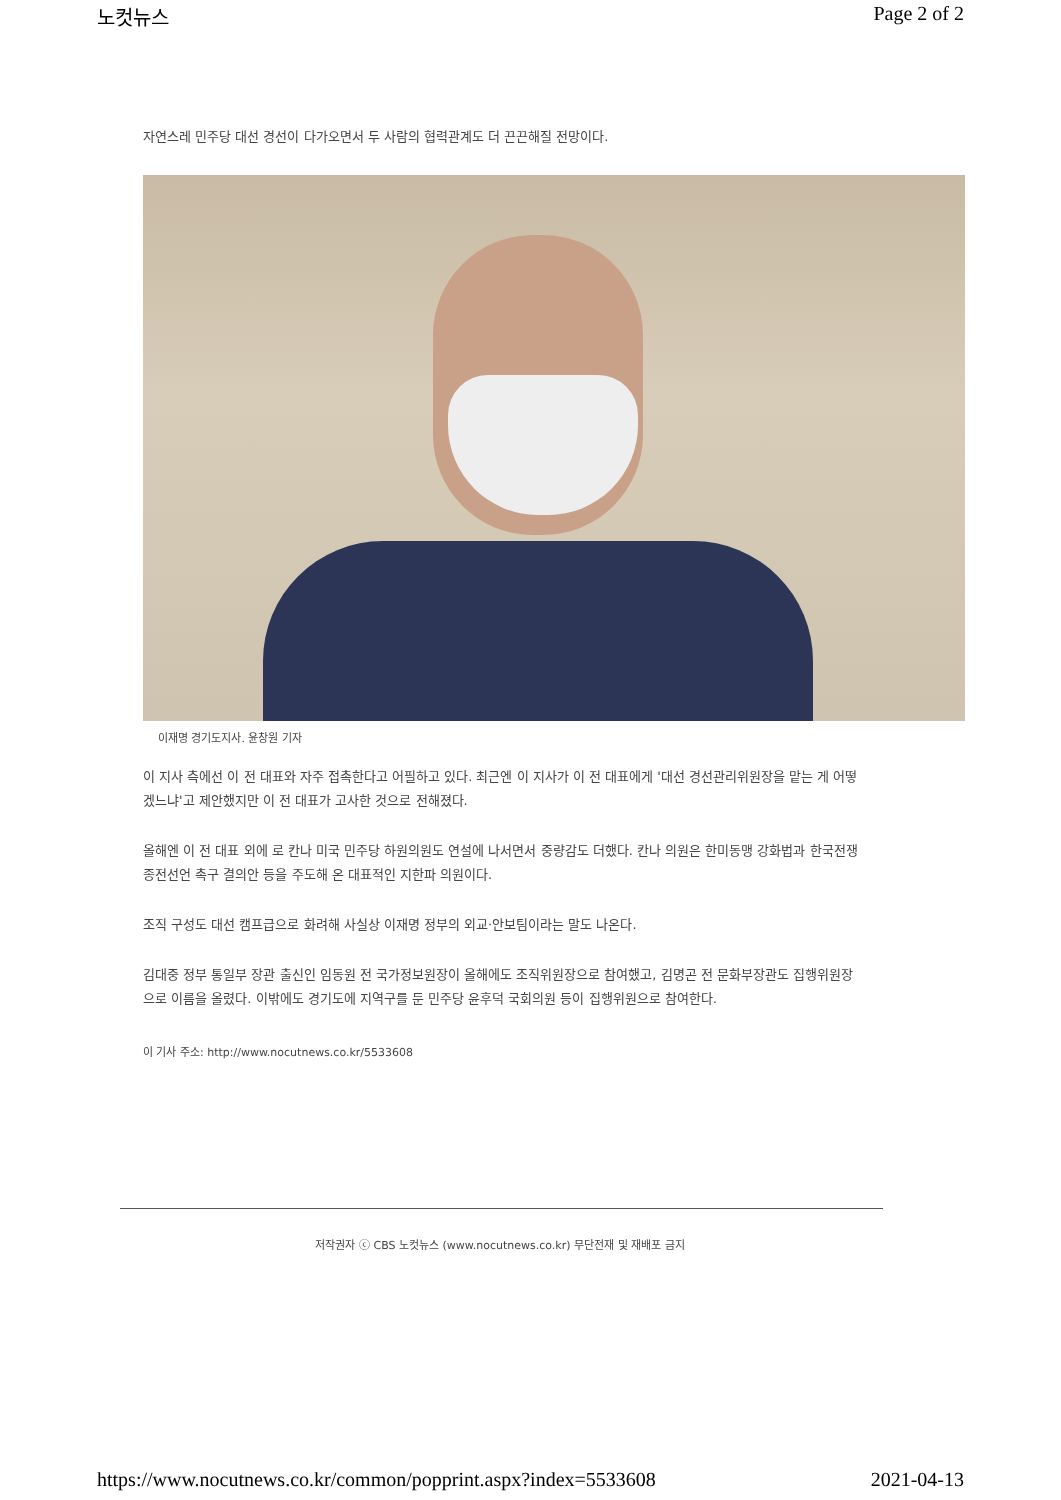노컷뉴스 Page 2 of 2
자연스레 민주당 대선 경선이 다가오면서 두 사람의 협력관계도 더 끈끈해질 전망이다.
이재명 경기도지사. 윤창원 기자
이 지사 측에선 이 전 대표와 자주 접촉한다고 어필하고 있다. 최근엔 이 지사가 이 전 대표에게 '대선 경선관리위원장을 맡는 게 어떻겠느냐'고 제안했지만 이 전 대표가 고사한 것으로 전해졌다.
올해엔 이 전 대표 외에 로 칸나 미국 민주당 하원의원도 연설에 나서면서 중량감도 더했다. 칸나 의원은 한미동맹 강화법과 한국전쟁 종전선언 촉구 결의안 등을 주도해 온 대표적인 지한파 의원이다.
조직 구성도 대선 캠프급으로 화려해 사실상 이재명 정부의 외교·안보팀이라는 말도 나온다.
김대중 정부 통일부 장관 출신인 임동원 전 국가정보원장이 올해에도 조직위원장으로 참여했고, 김명곤 전 문화부장관도 집행위원장으로 이름을 올렸다. 이밖에도 경기도에 지역구를 둔 민주당 윤후덕 국회의원 등이 집행위원으로 참여한다.
이 기사 주소: http://www.nocutnews.co.kr/5533608
저작권자 ⓒ CBS 노컷뉴스 (www.nocutnews.co.kr) 무단전재 및 재배포 금지
https://www.nocutnews.co.kr/common/popprint.aspx?index=5533608 2021-04-13